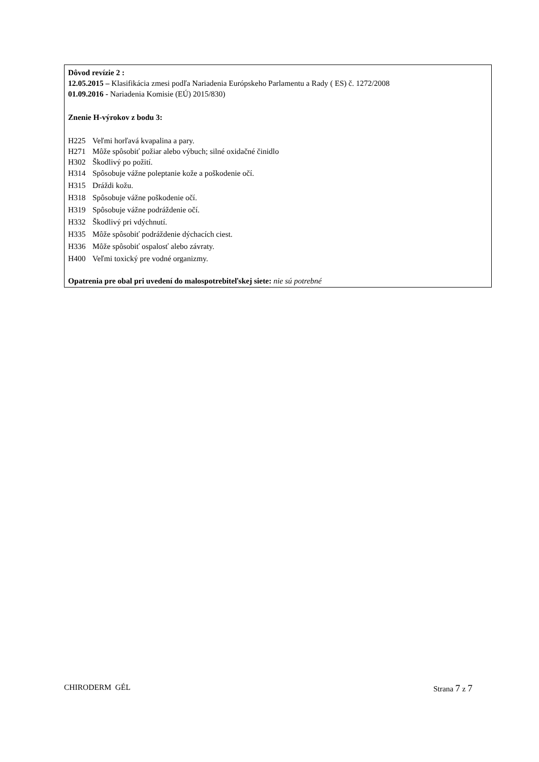Dôvod revízie 2 :
12.05.2015 – Klasifikácia zmesi podľa Nariadenia Európskeho Parlamentu a Rady ( ES) č. 1272/2008
01.09.2016 - Nariadenia Komisie (EÚ) 2015/830)
Znenie H-výrokov z bodu 3:
H225 Veľmi horľavá kvapalina a pary.
H271 Môže spôsobiť požiar alebo výbuch; silné oxidačné činidlo
H302 Škodlivý po požití.
H314 Spôsobuje vážne poleptanie kože a poškodenie očí.
H315 Dráždi kožu.
H318 Spôsobuje vážne poškodenie očí.
H319 Spôsobuje vážne podráždenie očí.
H332 Škodlivý pri vdýchnutí.
H335 Môže spôsobiť podráždenie dýchacích ciest.
H336 Môže spôsobiť ospalosť alebo závraty.
H400 Veľmi toxický pre vodné organizmy.
Opatrenia pre obal pri uvedení do malospotrebiteľskej siete: nie sú potrebné
CHIRODERM GÉL Strana 7 z 7